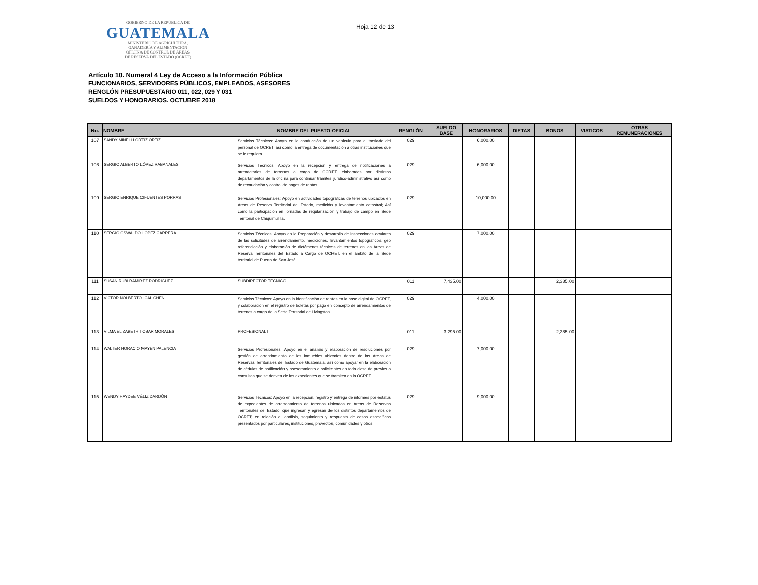GOBIERNO DE LA REPÚBLICA DE
GUATEMALA
MINISTERIO DE AGRICULTURA,
GANADERÍA Y ALIMENTACIÓN
OFICINA DE CONTROL DE ÁREAS
DE RESERVA DEL ESTADO (OCRET)
Hoja 12 de 13
Artículo 10. Numeral 4 Ley de Acceso a la Información Pública
FUNCIONARIOS, SERVIDORES PÚBLICOS, EMPLEADOS, ASESORES
RENGLÓN PRESUPUESTARIO 011, 022, 029 Y 031
SUELDOS Y HONORARIOS. OCTUBRE 2018
| No. | NOMBRE | NOMBRE DEL PUESTO OFICIAL | RENGLÓN | SUELDO BASE | HONORARIOS | DIETAS | BONOS | VIATICOS | OTRAS REMUNERACIONES |
| --- | --- | --- | --- | --- | --- | --- | --- | --- | --- |
| 107 | SANDY MINELLI ORTÍZ ORTIZ | Servicios Técnicos: Apoyo en la conducción de un vehículo para el traslado del personal de OCRET, así como la entrega de documentación a otras instituciones que se le requiera. | 029 | | 6,000.00 | | | | |
| 108 | SERGIO ALBERTO LÓPEZ RABANALES | Servicios Técnicos: Apoyo en la recepción y entrega de notificaciones a arrendatarios de terrenos a cargo de OCRET, elaboradas por distintos departamentos de la oficina para continuar trámites jurídico-administrativo así como de recaudación y control de pagos de rentas. | 029 | | 6,000.00 | | | | |
| 109 | SERGIO ENRIQUE CIFUENTES PORRAS | Servicios Profesionales: Apoyo en actividades topográficas de terrenos ubicados en Áreas de Reserva Territorial del Estado, medición y levantamiento catastral; Así como la participación en jornadas de regularización y trabajo de campo en Sede Territorial de Chiquimulilla. | 029 | | 10,000.00 | | | | |
| 110 | SERGIO OSWALDO LÓPEZ CARRERA | Servicios Técnicos: Apoyo en la Preparación y desarrollo de inspecciones oculares de las solicitudes de arrendamiento, mediciones, levantamientos topográficos, geo referenciación y elaboración de dictámenes técnicos de terrenos en las Áreas de Reserva Territoriales del Estado a Cargo de OCRET, en el ámbito de la Sede territorial de Puerto de San José. | 029 | | 7,000.00 | | | | |
| 111 | SUSAN RUBÍ RAMÍREZ RODRÍGUEZ | SUBDIRECTOR TECNICO I | 011 | 7,435.00 | | | 2,385.00 | | |
| 112 | VICTOR NOLBERTO ICAL CHÉN | Servicios Técnicos: Apoyo en la identificación de rentas en la base digital de OCRET, y colaboración en el registro de boletas por pago en concepto de arrendamientos de terrenos a cargo de la Sede Territorial de Livingston. | 029 | | 4,000.00 | | | | |
| 113 | VILMA ELIZABETH TOBAR MORALES | PROFESIONAL I | 011 | 3,295.00 | | | 2,385.00 | | |
| 114 | WALTER HORACIO MAYEN PALENCIA | Servicios Profesionales: Apoyo en el análisis y elaboración de resoluciones por gestión de arrendamiento de los inmuebles ubicados dentro de las Áreas de Reservas Territoriales del Estado de Guatemala, así como apoyar en la elaboración de cédulas de notificación y asesoramiento a solicitantes en toda clase de previos o consultas que se deriven de los expedientes que se tramiten en la OCRET. | 029 | | 7,000.00 | | | | |
| 115 | WENDY HAYDEE VÉLIZ DARDÓN | Servicios Técnicos: Apoyo en la recepción, registro y entrega de informes por estatus de expedientes de arrendamiento de terrenos ubicados en Areas de Reservas Territoriales del Estado, que ingresan y egresan de los distintos departamentos de OCRET; en relación al análisis, seguimiento y respuesta de casos específicos presentados por particulares, instituciones, proyectos, comunidades y otros. | 029 | | 9,000.00 | | | | |